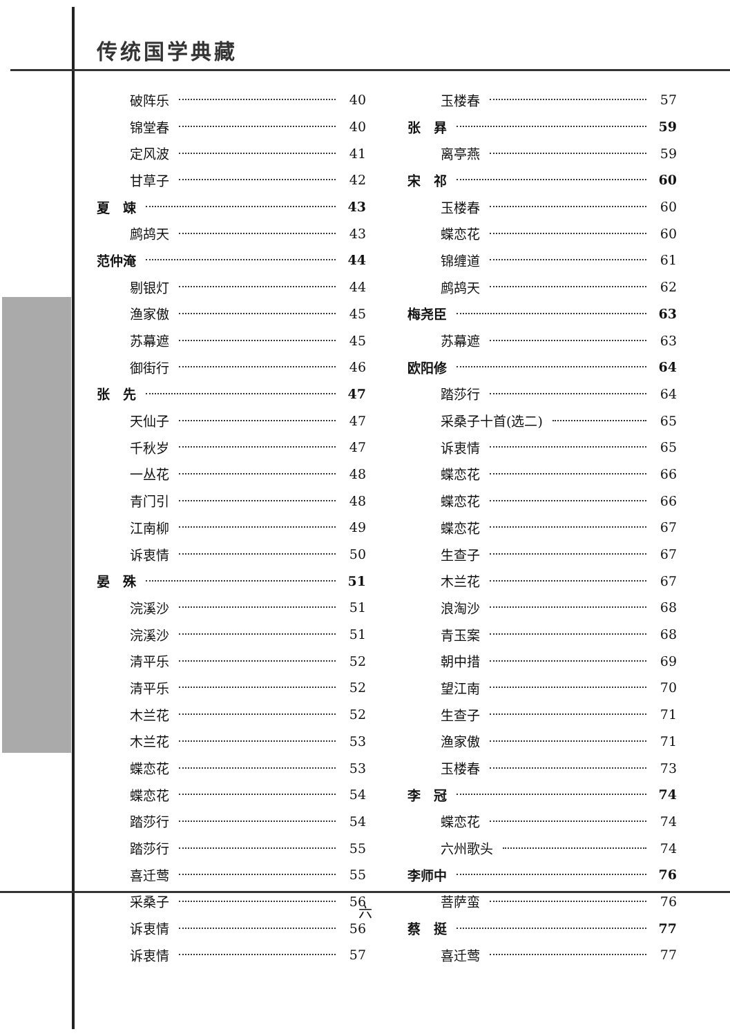传统国学典藏
破阵乐 40
锦堂春 40
定风波 41
甘草子 42
夏　竦 43
鹧鸪天 43
范仲淹 44
剔银灯 44
渔家傲 45
苏幕遮 45
御街行 46
张　先 47
天仙子 47
千秋岁 47
一丛花 48
青门引 48
江南柳 49
诉衷情 50
晏　殊 51
浣溪沙 51
浣溪沙 51
清平乐 52
清平乐 52
木兰花 52
木兰花 53
蝶恋花 53
蝶恋花 54
踏莎行 54
踏莎行 55
喜迁莺 55
采桑子 56
诉衷情 56
诉衷情 57
玉楼春 57
张　昪 59
离亭燕 59
宋　祁 60
玉楼春 60
蝶恋花 60
锦缠道 61
鹧鸪天 62
梅尧臣 63
苏幕遮 63
欧阳修 64
踏莎行 64
采桑子十首(选二) 65
诉衷情 65
蝶恋花 66
蝶恋花 66
蝶恋花 67
生查子 67
木兰花 67
浪淘沙 68
青玉案 68
朝中措 69
望江南 70
生查子 71
渔家傲 71
玉楼春 73
李　冠 74
蝶恋花 74
六州歌头 74
李师中 76
菩萨蛮 76
蔡　挺 77
喜迁莺 77
六